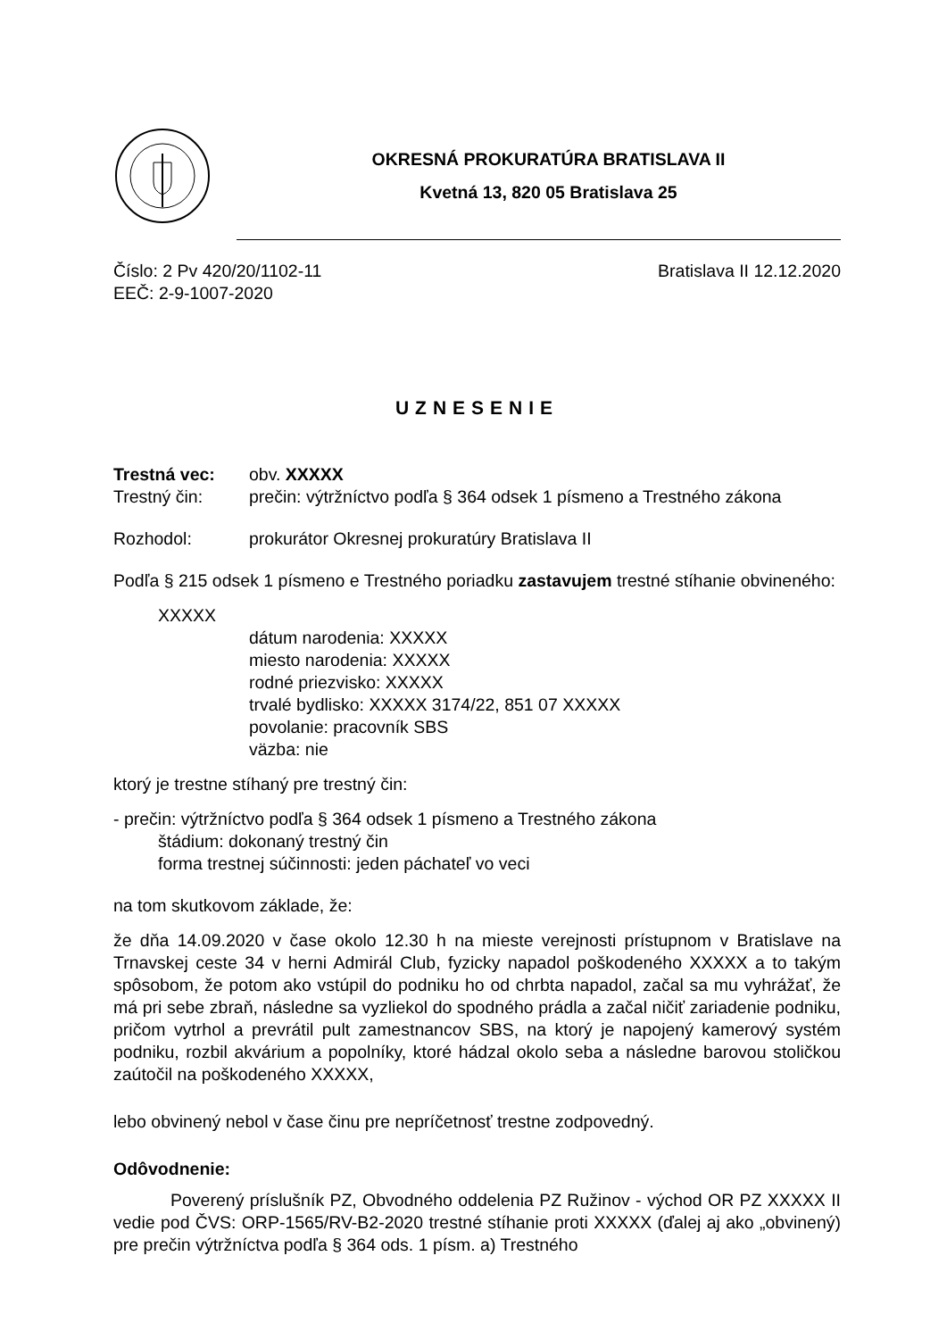OKRESNÁ PROKURATÚRA BRATISLAVA II
Kvetná 13, 820 05 Bratislava 25
Číslo: 2 Pv 420/20/1102-11
EEČ: 2-9-1007-2020
Bratislava II 12.12.2020
UZNESENIE
Trestná vec: obv. XXXXX
Trestný čin: prečin: výtržníctvo podľa § 364 odsek 1 písmeno a Trestného zákona
Rozhodol: prokurátor Okresnej prokuratúry Bratislava II
Podľa § 215 odsek 1 písmeno e Trestného poriadku zastavujem trestné stíhanie obvineného:
XXXXX
dátum narodenia: XXXXX
miesto narodenia: XXXXX
rodné priezvisko: XXXXX
trvalé bydlisko: XXXXX 3174/22, 851 07 XXXXX
povolanie: pracovník SBS
väzba: nie
ktorý je trestne stíhaný pre trestný čin:
- prečin: výtržníctvo podľa § 364 odsek 1 písmeno a Trestného zákona
štádium: dokonaný trestný čin
forma trestnej súčinnosti: jeden páchateľ vo veci
na tom skutkovom základe, že:
že dňa 14.09.2020 v čase okolo 12.30 h na mieste verejnosti prístupnom v Bratislave na Trnavskej ceste 34 v herni Admirál Club, fyzicky napadol poškodeného XXXXX a to takým spôsobom, že potom ako vstúpil do podniku ho od chrbta napadol, začal sa mu vyhrážať, že má pri sebe zbraň, následne sa vyzliekol do spodného prádla a začal ničiť zariadenie podniku, pričom vytrhol a prevrátil pult zamestnancov SBS, na ktorý je napojený kamerový systém podniku, rozbil akvárium a popolníky, ktoré hádzal okolo seba a následne barovou stoličkou zaútočil na poškodeného XXXXX,
lebo obvinený nebol v čase činu pre nepríčetnosť trestne zodpovedný.
Odôvodnenie:
Poverený príslušník PZ, Obvodného oddelenia PZ Ružinov - východ OR PZ XXXXX II vedie pod ČVS: ORP-1565/RV-B2-2020 trestné stíhanie proti XXXXX (ďalej aj ako „obvinený) pre prečin výtržníctva podľa § 364 ods. 1 písm. a) Trestného